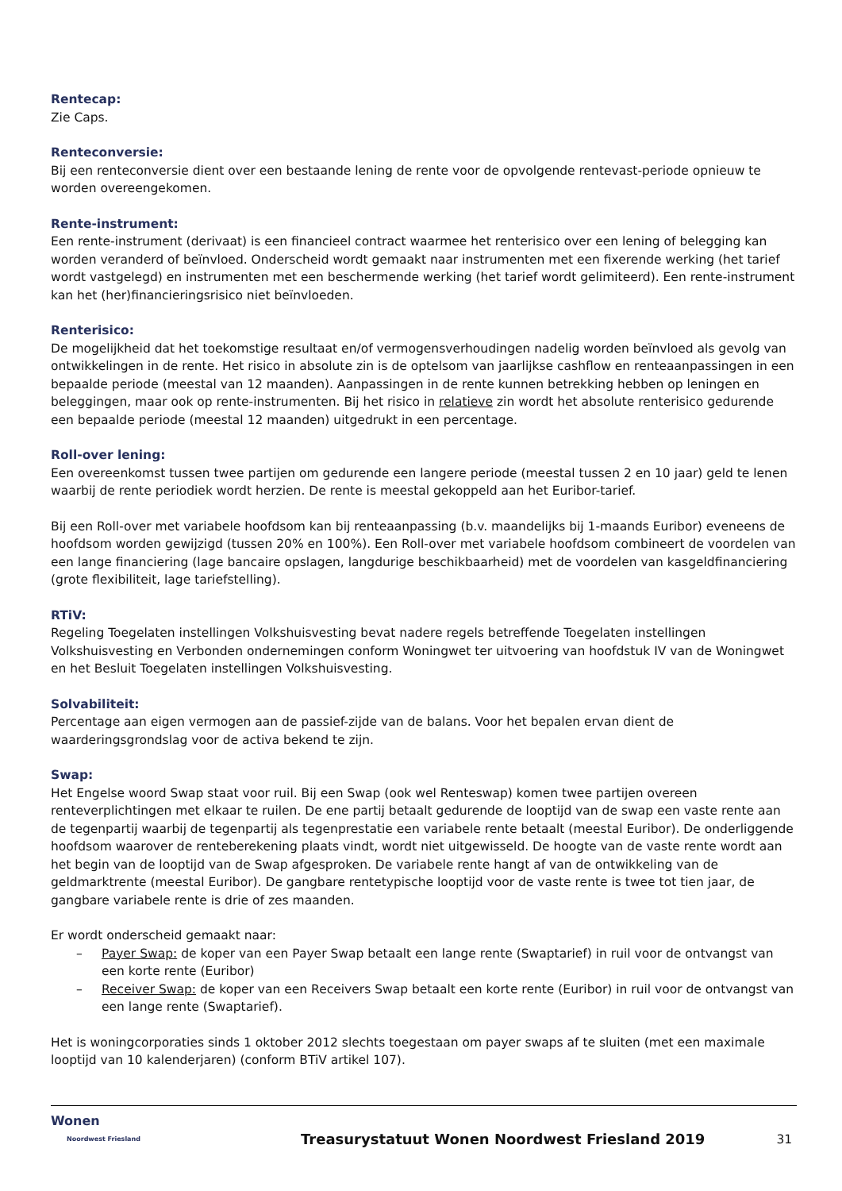Rentecap:
Zie Caps.
Renteconversie:
Bij een renteconversie dient over een bestaande lening de rente voor de opvolgende rentevast-periode opnieuw te worden overeengekomen.
Rente-instrument:
Een rente-instrument (derivaat) is een financieel contract waarmee het renterisico over een lening of belegging kan worden veranderd of beïnvloed. Onderscheid wordt gemaakt naar instrumenten met een fixerende werking (het tarief wordt vastgelegd) en instrumenten met een beschermende werking (het tarief wordt gelimiteerd). Een rente-instrument kan het (her)financieringsrisico niet beïnvloeden.
Renterisico:
De mogelijkheid dat het toekomstige resultaat en/of vermogensverhoudingen nadelig worden beïnvloed als gevolg van ontwikkelingen in de rente. Het risico in absolute zin is de optelsom van jaarlijkse cashflow en renteaanpassingen in een bepaalde periode (meestal van 12 maanden). Aanpassingen in de rente kunnen betrekking hebben op leningen en beleggingen, maar ook op rente-instrumenten. Bij het risico in relatieve zin wordt het absolute renterisico gedurende een bepaalde periode (meestal 12 maanden) uitgedrukt in een percentage.
Roll-over lening:
Een overeenkomst tussen twee partijen om gedurende een langere periode (meestal tussen 2 en 10 jaar) geld te lenen waarbij de rente periodiek wordt herzien. De rente is meestal gekoppeld aan het Euribor-tarief.
Bij een Roll-over met variabele hoofdsom kan bij renteaanpassing (b.v. maandelijks bij 1-maands Euribor) eveneens de hoofdsom worden gewijzigd (tussen 20% en 100%). Een Roll-over met variabele hoofdsom combineert de voordelen van een lange financiering (lage bancaire opslagen, langdurige beschikbaarheid) met de voordelen van kasgeldfinanciering (grote flexibiliteit, lage tariefstelling).
RTiV:
Regeling Toegelaten instellingen Volkshuisvesting bevat nadere regels betreffende Toegelaten instellingen Volkshuisvesting en Verbonden ondernemingen conform Woningwet ter uitvoering van hoofdstuk IV van de Woningwet en het Besluit Toegelaten instellingen Volkshuisvesting.
Solvabiliteit:
Percentage aan eigen vermogen aan de passief-zijde van de balans. Voor het bepalen ervan dient de waarderingsgrondslag voor de activa bekend te zijn.
Swap:
Het Engelse woord Swap staat voor ruil. Bij een Swap (ook wel Renteswap) komen twee partijen overeen renteverplichtingen met elkaar te ruilen. De ene partij betaalt gedurende de looptijd van de swap een vaste rente aan de tegenpartij waarbij de tegenpartij als tegenprestatie een variabele rente betaalt (meestal Euribor). De onderliggende hoofdsom waarover de renteberekening plaats vindt, wordt niet uitgewisseld. De hoogte van de vaste rente wordt aan het begin van de looptijd van de Swap afgesproken. De variabele rente hangt af van de ontwikkeling van de geldmarktrente (meestal Euribor). De gangbare rentetypische looptijd voor de vaste rente is twee tot tien jaar, de gangbare variabele rente is drie of zes maanden.
Er wordt onderscheid gemaakt naar:
– Payer Swap: de koper van een Payer Swap betaalt een lange rente (Swaptarief) in ruil voor de ontvangst van een korte rente (Euribor)
– Receiver Swap: de koper van een Receivers Swap betaalt een korte rente (Euribor) in ruil voor de ontvangst van een lange rente (Swaptarief).
Het is woningcorporaties sinds 1 oktober 2012 slechts toegestaan om payer swaps af te sluiten (met een maximale looptijd van 10 kalenderjaren) (conform BTiV artikel 107).
Wonen
Noordwest Friesland
Treasurystatuut Wonen Noordwest Friesland 2019
31